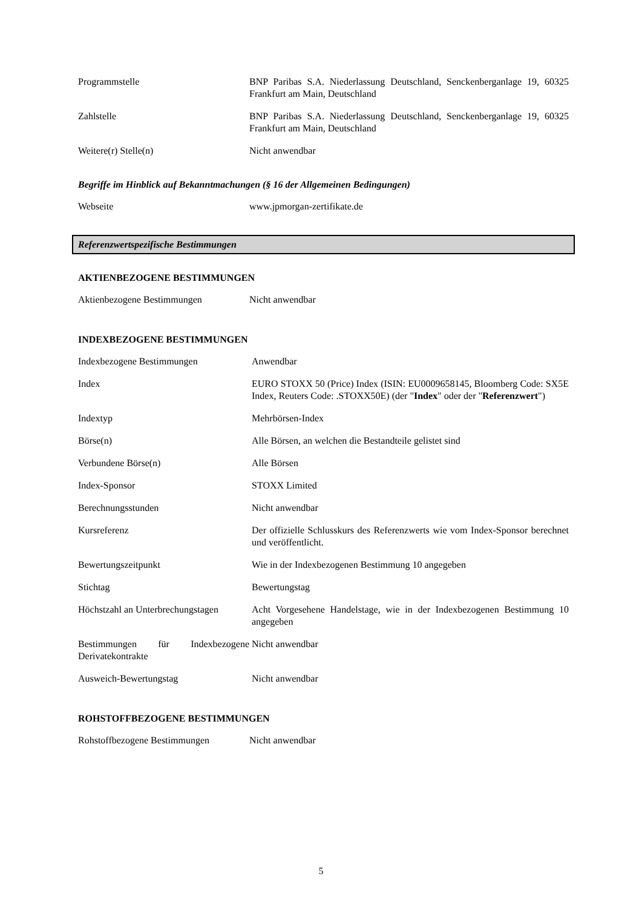| Programmstelle | BNP Paribas S.A. Niederlassung Deutschland, Senckenberganlage 19, 60325 Frankfurt am Main, Deutschland |
| Zahlstelle | BNP Paribas S.A. Niederlassung Deutschland, Senckenberganlage 19, 60325 Frankfurt am Main, Deutschland |
| Weitere(r) Stelle(n) | Nicht anwendbar |
Begriffe im Hinblick auf Bekanntmachungen (§ 16 der Allgemeinen Bedingungen)
| Webseite | www.jpmorgan-zertifikate.de |
Referenzwertspezifische Bestimmungen
AKTIENBEZOGENE BESTIMMUNGEN
| Aktienbezogene Bestimmungen | Nicht anwendbar |
INDEXBEZOGENE BESTIMMUNGEN
| Indexbezogene Bestimmungen | Anwendbar |
| Index | EURO STOXX 50 (Price) Index (ISIN: EU0009658145, Bloomberg Code: SX5E Index, Reuters Code: .STOXX50E) (der " Index " oder der " Referenzwert ") |
| Indextyp | Mehrbörsen-Index |
| Börse(n) | Alle Börsen, an welchen die Bestandteile gelistet sind |
| Verbundene Börse(n) | Alle Börsen |
| Index-Sponsor | STOXX Limited |
| Berechnungsstunden | Nicht anwendbar |
| Kursreferenz | Der offizielle Schlusskurs des Referenzwerts wie vom Index-Sponsor berechnet und veröffentlicht. |
| Bewertungszeitpunkt | Wie in der Indexbezogenen Bestimmung 10 angegeben |
| Stichtag | Bewertungstag |
| Höchstzahl an Unterbrechungstagen | Acht Vorgesehene Handelstage, wie in der Indexbezogenen Bestimmung 10 angegeben |
| Bestimmungen für Indexbezogene Derivatekontrakte | Nicht anwendbar |
| Ausweich-Bewertungstag | Nicht anwendbar |
ROHSTOFFBEZOGENE BESTIMMUNGEN
| Rohstoffbezogene Bestimmungen | Nicht anwendbar |
5